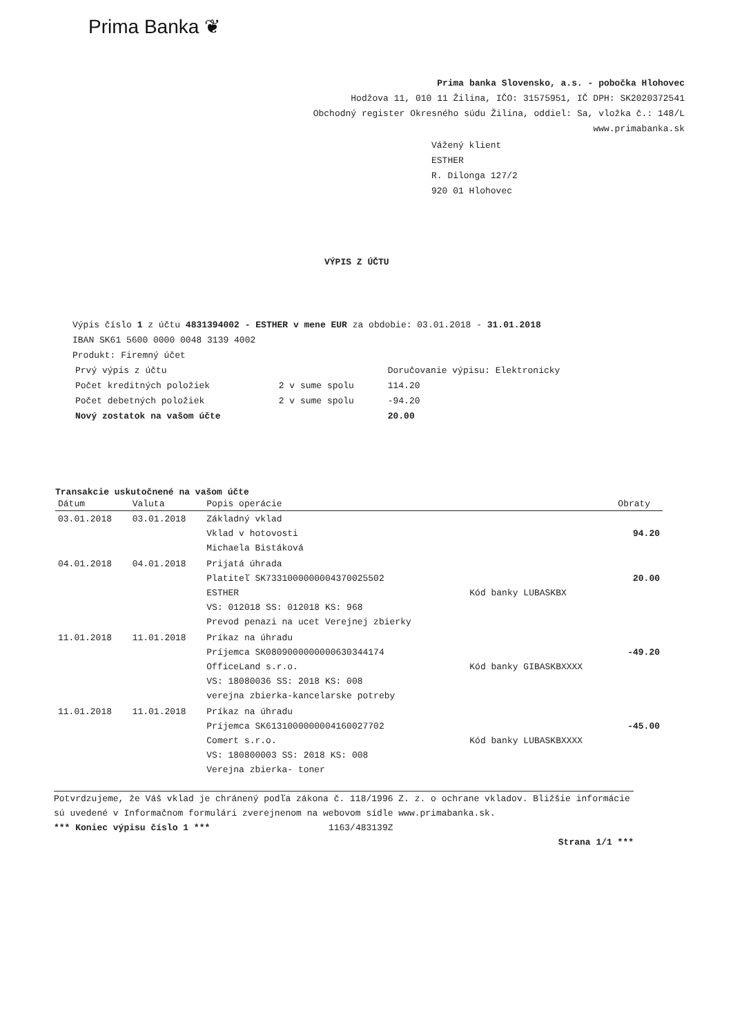Prima Banka ❦
Prima banka Slovensko, a.s. - pobočka Hlohovec
Hodžova 11, 010 11 Žilina, IČO: 31575951, IČ DPH: SK2020372541
Obchodný register Okresného súdu Žilina, oddiel: Sa, vložka č.: 148/L
www.primabanka.sk
Vážený klient
ESTHER
R. Dilonga 127/2
920 01 Hlohovec
VÝPIS Z ÚČTU
Výpis číslo 1 z účtu 4831394002 - ESTHER v mene EUR za obdobie: 03.01.2018 - 31.01.2018
IBAN SK61 5600 0000 0048 3139 4002
Produkt: Firemný účet
| Prvý výpis z účtu | | Doručovanie výpisu: Elektronicky |
| Počet kreditných položiek | 2 v sume spolu | 114.20 |
| Počet debetných položiek | 2 v sume spolu | -94.20 |
| Nový zostatok na vašom účte | | 20.00 |
Transakcie uskutočnené na vašom účte
| Dátum | Valuta | Popis operácie | | Obraty |
| --- | --- | --- | --- | --- |
| 03.01.2018 | 03.01.2018 | Základný vklad Vklad v hotovosti Michaela Bistáková | | 94.20 |
| 04.01.2018 | 04.01.2018 | Prijatá úhrada Platiteľ SK7331000000004370025502 ESTHER VS: 012018 SS: 012018 KS: 968 Prevod penazi na ucet Verejnej zbierky | Kód banky LUBASKBX | 20.00 |
| 11.01.2018 | 11.01.2018 | Príkaz na úhradu Príjemca SK0809000000000630344174 OfficeLand s.r.o. VS: 18080036 SS: 2018 KS: 008 verejna zbierka-kancelarske potreby | Kód banky GIBASKBXXXX | -49.20 |
| 11.01.2018 | 11.01.2018 | Príkaz na úhradu Príjemca SK6131000000004160027702 Comert s.r.o. VS: 180800003 SS: 2018 KS: 008 Verejna zbierka- toner | Kód banky LUBASKBXXXX | -45.00 |
Potvrdzujeme, že Váš vklad je chránený podľa zákona č. 118/1996 Z. z. o ochrane vkladov. Bližšie informácie sú uvedené v Informačnom formulári zverejnenom na webovom sídle www.primabanka.sk.
*** Koniec výpisu číslo 1 *** 1163/483139Z
Strana 1/1 ***